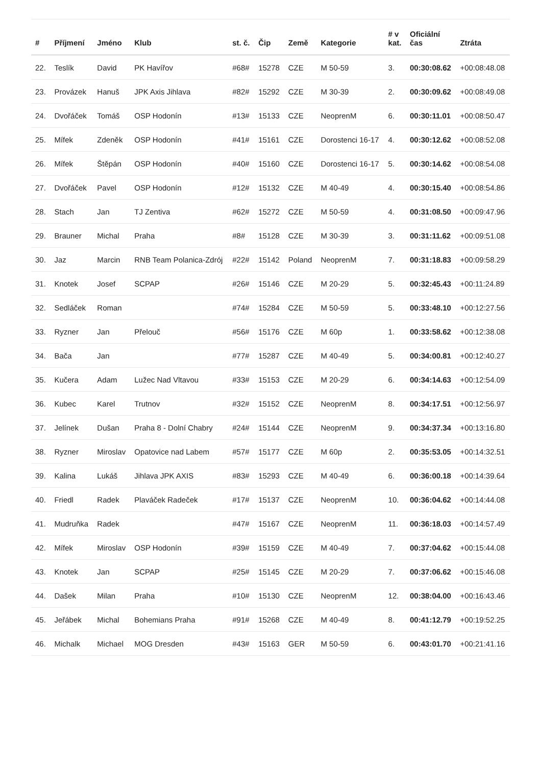| # | Příjmení | Jméno | Klub | st. č. | Čip | Země | Kategorie | # v kat. | Oficiální čas | Ztráta |
| --- | --- | --- | --- | --- | --- | --- | --- | --- | --- | --- |
| 22. | Teslík | David | PK Havířov | #68# | 15278 | CZE | M 50-59 | 3. | 00:30:08.62 | +00:08:48.08 |
| 23. | Provázek | Hanuš | JPK Axis Jihlava | #82# | 15292 | CZE | M 30-39 | 2. | 00:30:09.62 | +00:08:49.08 |
| 24. | Dvořáček | Tomáš | OSP Hodonín | #13# | 15133 | CZE | NeoprenM | 6. | 00:30:11.01 | +00:08:50.47 |
| 25. | Mífek | Zdeněk | OSP Hodonín | #41# | 15161 | CZE | Dorostenci 16-17 | 4. | 00:30:12.62 | +00:08:52.08 |
| 26. | Mífek | Štěpán | OSP Hodonín | #40# | 15160 | CZE | Dorostenci 16-17 | 5. | 00:30:14.62 | +00:08:54.08 |
| 27. | Dvořáček | Pavel | OSP Hodonín | #12# | 15132 | CZE | M 40-49 | 4. | 00:30:15.40 | +00:08:54.86 |
| 28. | Stach | Jan | TJ Zentiva | #62# | 15272 | CZE | M 50-59 | 4. | 00:31:08.50 | +00:09:47.96 |
| 29. | Brauner | Michal | Praha | #8# | 15128 | CZE | M 30-39 | 3. | 00:31:11.62 | +00:09:51.08 |
| 30. | Jaz | Marcin | RNB Team Polanica-Zdrój | #22# | 15142 | Poland | NeoprenM | 7. | 00:31:18.83 | +00:09:58.29 |
| 31. | Knotek | Josef | SCPAP | #26# | 15146 | CZE | M 20-29 | 5. | 00:32:45.43 | +00:11:24.89 |
| 32. | Sedláček | Roman | | #74# | 15284 | CZE | M 50-59 | 5. | 00:33:48.10 | +00:12:27.56 |
| 33. | Ryzner | Jan | Přelouč | #56# | 15176 | CZE | M 60p | 1. | 00:33:58.62 | +00:12:38.08 |
| 34. | Bača | Jan | | #77# | 15287 | CZE | M 40-49 | 5. | 00:34:00.81 | +00:12:40.27 |
| 35. | Kučera | Adam | Lužec Nad Vltavou | #33# | 15153 | CZE | M 20-29 | 6. | 00:34:14.63 | +00:12:54.09 |
| 36. | Kubec | Karel | Trutnov | #32# | 15152 | CZE | NeoprenM | 8. | 00:34:17.51 | +00:12:56.97 |
| 37. | Jelínek | Dušan | Praha 8 - Dolní Chabry | #24# | 15144 | CZE | NeoprenM | 9. | 00:34:37.34 | +00:13:16.80 |
| 38. | Ryzner | Miroslav | Opatovice nad Labem | #57# | 15177 | CZE | M 60p | 2. | 00:35:53.05 | +00:14:32.51 |
| 39. | Kalina | Lukáš | Jihlava JPK AXIS | #83# | 15293 | CZE | M 40-49 | 6. | 00:36:00.18 | +00:14:39.64 |
| 40. | Friedl | Radek | Plaváček Radeček | #17# | 15137 | CZE | NeoprenM | 10. | 00:36:04.62 | +00:14:44.08 |
| 41. | Mudruňka | Radek | | #47# | 15167 | CZE | NeoprenM | 11. | 00:36:18.03 | +00:14:57.49 |
| 42. | Mífek | Miroslav | OSP Hodonín | #39# | 15159 | CZE | M 40-49 | 7. | 00:37:04.62 | +00:15:44.08 |
| 43. | Knotek | Jan | SCPAP | #25# | 15145 | CZE | M 20-29 | 7. | 00:37:06.62 | +00:15:46.08 |
| 44. | Dašek | Milan | Praha | #10# | 15130 | CZE | NeoprenM | 12. | 00:38:04.00 | +00:16:43.46 |
| 45. | Jeřábek | Michal | Bohemians Praha | #91# | 15268 | CZE | M 40-49 | 8. | 00:41:12.79 | +00:19:52.25 |
| 46. | Michalk | Michael | MOG Dresden | #43# | 15163 | GER | M 50-59 | 6. | 00:43:01.70 | +00:21:41.16 |